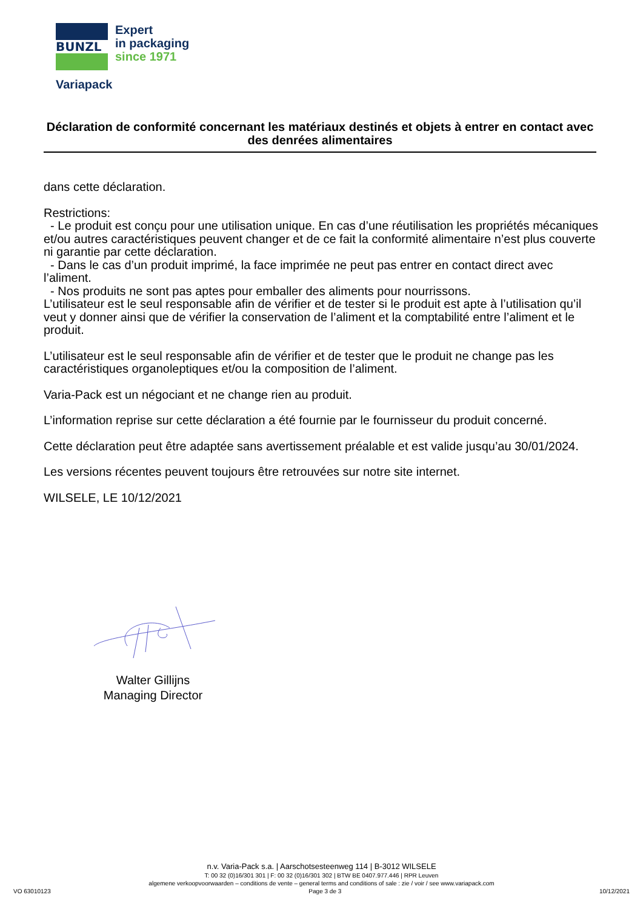BUNZL
Expert
in packaging
since 1971
Variapack
Déclaration de conformité concernant les matériaux destinés et objets à entrer en contact avec des denrées alimentaires
dans cette déclaration.
Restrictions:
- Le produit est conçu pour une utilisation unique. En cas d’une réutilisation les propriétés mécaniques et/ou autres caractéristiques peuvent changer et de ce fait la conformité alimentaire n’est plus couverte ni garantie par cette déclaration.
- Dans le cas d’un produit imprimé, la face imprimée ne peut pas entrer en contact direct avec l’aliment.
- Nos produits ne sont pas aptes pour emballer des aliments pour nourrissons.
L’utilisateur est le seul responsable afin de vérifier et de tester si le produit est apte à l’utilisation qu’il veut y donner ainsi que de vérifier la conservation de l’aliment et la comptabilité entre l’aliment et le produit.
L’utilisateur est le seul responsable afin de vérifier et de tester que le produit ne change pas les caractéristiques organoleptiques et/ou la composition de l’aliment.
Varia-Pack est un négociant et ne change rien au produit.
L’information reprise sur cette déclaration a été fournie par le fournisseur du produit concerné.
Cette déclaration peut être adaptée sans avertissement préalable et est valide jusqu’au 30/01/2024.
Les versions récentes peuvent toujours être retrouvées sur notre site internet.
WILSELE, LE 10/12/2021
Walter Gillijns
Managing Director
n.v. Varia-Pack s.a. | Aarschotsesteenweg 114 | B-3012 WILSELE
T: 00 32 (0)16/301 301 | F: 00 32 (0)16/301 302 | BTW BE 0407.977.446 | RPR Leuven
algemene verkoopvoorwaarden – conditions de vente – general terms and conditions of sale : zie / voir / see www.variapack.com
VO 63010123 Page 3 de 3 10/12/2021